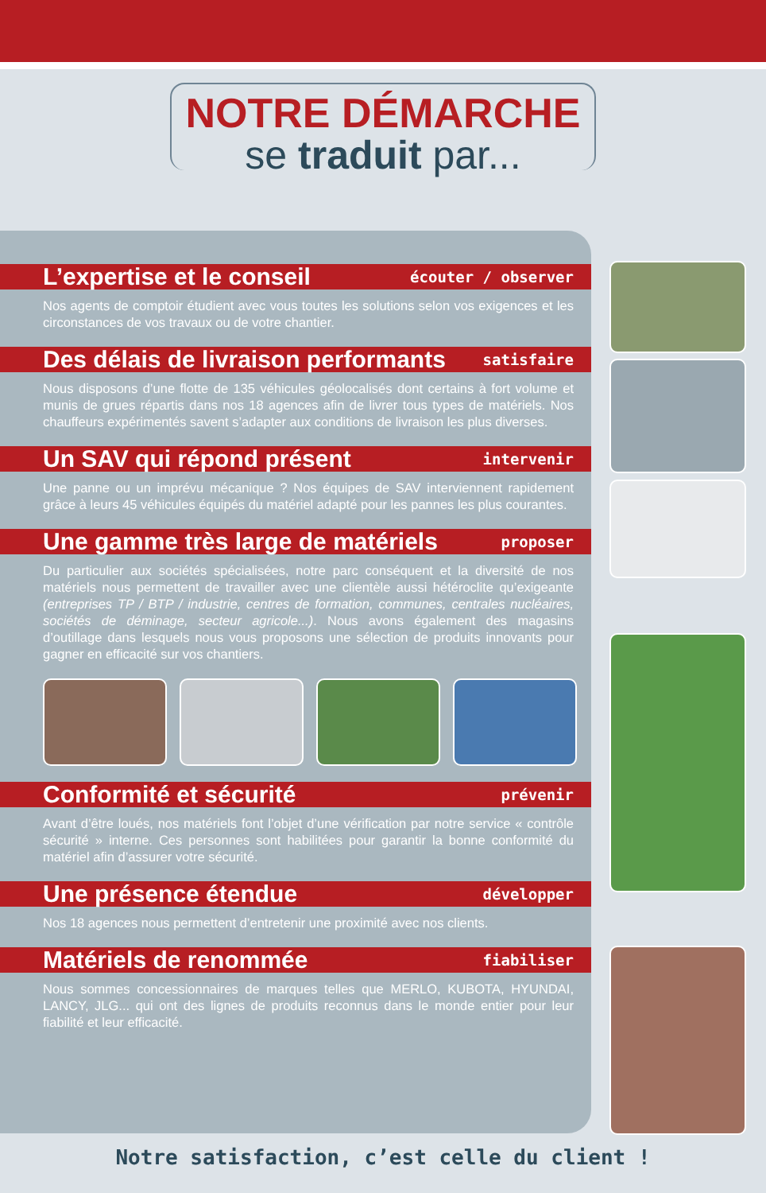NOTRE DÉMARCHE
se traduit par...
L’expertise et le conseil
écouter / observer
Nos agents de comptoir étudient avec vous toutes les solutions selon vos exigences et les circonstances de vos travaux ou de votre chantier.
Des délais de livraison performants
satisfaire
Nous disposons d’une flotte de 135 véhicules géolocalisés dont certains à fort volume et munis de grues répartis dans nos 18 agences afin de livrer tous types de matériels. Nos chauffeurs expérimentés savent s’adapter aux conditions de livraison les plus diverses.
Un SAV qui répond présent
intervenir
Une panne ou un imprévu mécanique ? Nos équipes de SAV interviennent rapidement grâce à leurs 45 véhicules équipés du matériel adapté pour les pannes les plus courantes.
Une gamme très large de matériels
proposer
Du particulier aux sociétés spécialisées, notre parc conséquent et la diversité de nos matériels nous permettent de travailler avec une clientèle aussi hétéroclite qu’exigeante (entreprises TP / BTP / industrie, centres de formation, communes, centrales nucléaires, sociétés de déminage, secteur agricole...). Nous avons également des magasins d’outillage dans lesquels nous vous proposons une sélection de produits innovants pour gagner en efficacité sur vos chantiers.
Conformité et sécurité
prévenir
Avant d’être loués, nos matériels font l’objet d’une vérification par notre service « contrôle sécurité » interne. Ces personnes sont habilitées pour garantir la bonne conformité du matériel afin d’assurer votre sécurité.
Une présence étendue
développer
Nos 18 agences nous permettent d’entretenir une proximité avec nos clients.
Matériels de renommée
fiabiliser
Nous sommes concessionnaires de marques telles que MERLO, KUBOTA, HYUNDAI, LANCY, JLG... qui ont des lignes de produits reconnus dans le monde entier pour leur fiabilité et leur efficacité.
Notre satisfaction, c’est celle du client !